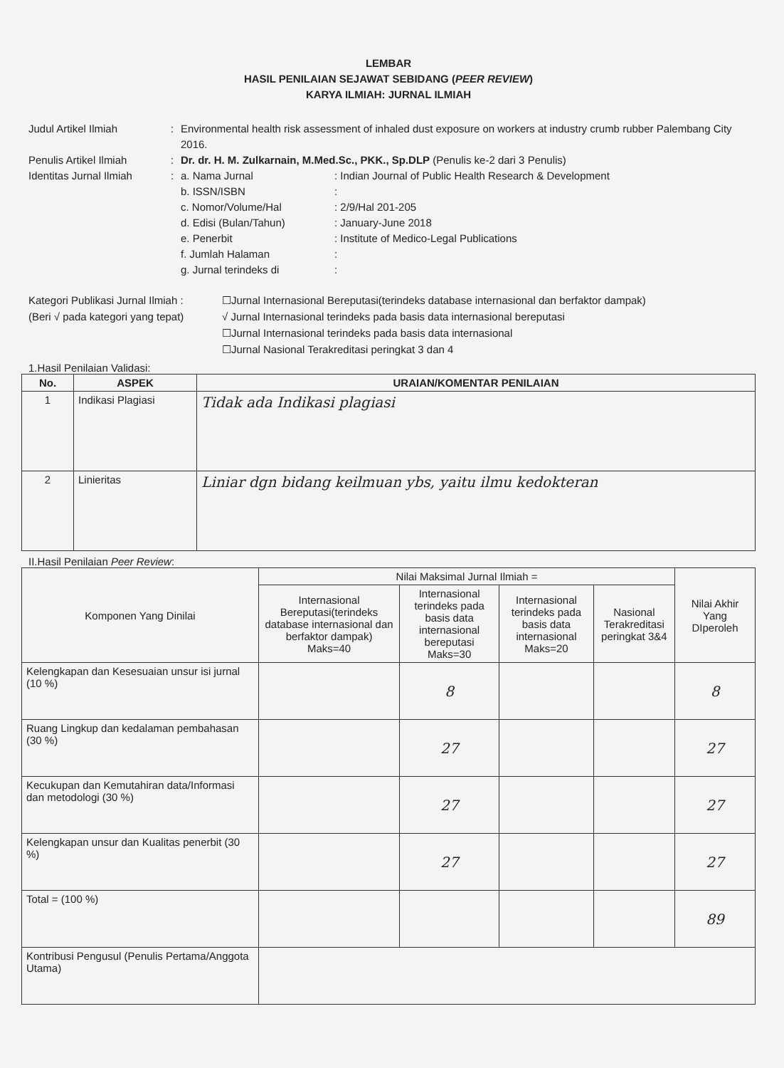LEMBAR
HASIL PENILAIAN SEJAWAT SEBIDANG (PEER REVIEW)
KARYA ILMIAH: JURNAL ILMIAH
Judul Artikel Ilmiah : Environmental health risk assessment of inhaled dust exposure on workers at industry crumb rubber Palembang City 2016.
Penulis Artikel Ilmiah : Dr. dr. H. M. Zulkarnain, M.Med.Sc., PKK., Sp.DLP (Penulis ke-2 dari 3 Penulis)
Identitas Jurnal Ilmiah
: a. Nama Jurnal : Indian Journal of Public Health Research & Development
b. ISSN/ISBN :
c. Nomor/Volume/Hal : 2/9/Hal 201-205
d. Edisi (Bulan/Tahun) : January-June 2018
e. Penerbit : Institute of Medico-Legal Publications
f. Jumlah Halaman :
g. Jurnal terindeks di :
Kategori Publikasi Jurnal Ilmiah :
(Beri √ pada kategori yang tepat)
☐Jurnal Internasional Bereputasi(terindeks database internasional dan berfaktor dampak)
√ Jurnal Internasional terindeks pada basis data internasional bereputasi
☐Jurnal Internasional terindeks pada basis data internasional
☐Jurnal Nasional Terakreditasi peringkat 3 dan 4
1.Hasil Penilaian Validasi:
| No. | ASPEK | URAIAN/KOMENTAR PENILAIAN |
| --- | --- | --- |
| 1 | Indikasi Plagiasi | Tidak ada Indikasi plagiasi |
| 2 | Linieritas | Liniar dgn bidang keilmuan ybs, yaitu ilmu kedokteran |
II.Hasil Penilaian Peer Review:
| Komponen Yang Dinilai | Nilai Maksimal Jurnal Ilmiah = | | | | Nilai Akhir Yang DIperoleh |
| | Internasional Bereputasi(terindeks database internasional dan berfaktor dampak) Maks=40 | Internasional terindeks pada basis data internasional bereputasi Maks=30 | Internasional terindeks pada basis data internasional Maks=20 | Nasional Terakreditasi peringkat 3&4 | |
| Kelengkapan dan Kesesuaian unsur isi jurnal (10 %) | | 8 | | | 8 |
| Ruang Lingkup dan kedalaman pembahasan (30 %) | | 27 | | | 27 |
| Kecukupan dan Kemutahiran data/Informasi dan metodologi (30 %) | | 27 | | | 27 |
| Kelengkapan unsur dan Kualitas penerbit (30 %) | | 27 | | | 27 |
| Total = (100 %) | | | | | 89 |
| Kontribusi Pengusul (Penulis Pertama/Anggota Utama) | | | | | |